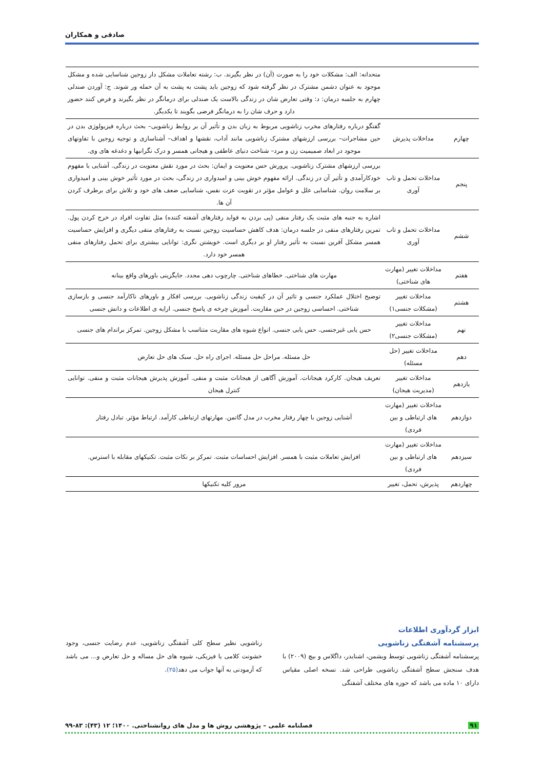صادقی و همکاران
| | | متحدانه: الف: مشکلات خود را به صورت (آن) در نظر بگیرند. ب: رشته تعاملات مشکل دار زوجین شناسایی شده و مشکل موجود به عنوان دشمن مشترک در نظر گرفته شود که زوجین باید پشت به پشت به آن حمله ور شوند. ج: آوردن صندلی چهارم به جلسه درمان: د: وقتی تعارض شان در زندگی بالاست یک صندلی برای درمانگر در نظر بگیرند و فرض کنند حضور دارد و حرف شان را به درمانگر فرضی بگویند تا یکدیگر. |
| چهارم | مداخلات پذیرش | گفتگو درباره رفتارهای مخرب زناشویی مربوط به زبان بدن و تأثیر آن بر روابط زناشویی– بحث درباره فیزیولوژی بدن در حین مشاجرات– بررسی ارزشهای مشترک زناشویی مانند آداب، نقشها و اهداف– آشناسازی و توجیه زوجین با تفاوتهای موجود در ابعاد صمیمیت زن و مرد– شناخت دنیای عاطفی و هیجانی همسر و درک نگرانیها و دغدغه های وی. |
| پنجم | مداخلات تحمل و تاب آوری | بررسی ارزشهای مشترک زناشویی. پرورش حس معنویت و ایمان: بحث در مورد نقش معنویت در زندگی. آشنایی با مفهوم خودکارآمدی و تأثیر آن در زندگی. ارائه مفهوم خوش بینی و امیدواری در زندگی، بحث در مورد تأثیر خوش بینی و امیدواری بر سلامت روان. شناسایی علل و عوامل مؤثر در تقویت عزت نفس، شناسایی ضعف های خود و تلاش برای برطرف کردن آن ها. |
| ششم | مداخلات تحمل و تاب آوری | اشاره به جنبه های مثبت یک رفتار منفی (پی بردن به فواید رفتارهای آشفته کننده) مثل تفاوت افراد در خرج کردن پول. تمرین رفتارهای منفی در جلسه درمان: هدف کاهش حساسیت زوجین نسبت به رفتارهای منفی دیگری و افزایش حساسیت همسر مشکل آفرین نسبت به تأثیر رفتار او بر دیگری است. خویشتن نگری: توانایی بیشتری برای تحمل رفتارهای منفی همسر خود دارد. |
| هفتم | مداخلات تغییر (مهارت های شناختی) | مهارت های شناختی. خطاهای شناختی. چارچوب دهی مجدد. جایگزینی باورهای واقع بینانه |
| هشتم | مداخلات تغییر (مشکلات جنسی۱) | توضیح اختلال عملکرد جنسی و تاثیر آن در کیفیت زندگی زناشویی. بررسی افکار و باورهای ناکارآمد جنسی و بازسازی شناختی. احساسی زوجین در حین مقاربت. آموزش چرخه ی پاسخ جنسی. ارایه ی اطلاعات و دانش جنسی |
| نهم | مداخلات تغییر (مشکلات جنسی۲) | حس یابی غیرجنسی. حس یابی جنسی. انواع شیوه های مقاربت متناسب با مشکل زوجین. تمرکز براندام های جنسی |
| دهم | مداخلات تغییر (حل مسئله) | حل مسئله. مراحل حل مسئله. اجرای راه حل. سبک های حل تعارض |
| یازدهم | مداخلات تغییر (مدیریت هیجان) | تعریف هیجان. کارکرد هیجانات. آموزش آگاهی از هیجانات مثبت و منفی. آموزش پذیرش هیجانات مثبت و منفی. توانایی کنترل هیجان |
| دوازدهم | مداخلات تغییر (مهارت های ارتباطی و بین فردی) | آشنایی زوجین با چهار رفتار مخرب در مدل گاتمن. مهارتهای ارتباطی کارآمد. ارتباط مؤثر. تبادل رفتار |
| سیزدهم | مداخلات تغییر (مهارت های ارتباطی و بین فردی) | افزایش تعاملات مثبت با همسر. افزایش احساسات مثبت. تمرکز بر نکات مثبت. تکنیکهای مقابله با استرس. |
| چهاردهم | پذیرش، تحمل، تغییر | مرور کلیه تکنیکها |
ابزار گردآوری اطلاعات
پرسشنامه آشفتگی زناشویی
پرسشنامه آشفتگی زناشویی توسط ویشمن، اشنایدر، داگلاس و بیچ (۲۰۰۹) با هدف سنجش سطح آشفتگی زناشویی طراحی شد. نسخه اصلی مقیاس دارای ۱۰ ماده می باشد که حوزه های مختلف آشفتگی
زناشویی نظیر سطح کلی آشفتگی زناشویی، عدم رضایت جنسی، وجود خشونت کلامی یا فیزیکی، شیوه های حل مساله و حل تعارض و... می باشد که آزمودنی به آنها جواب می دهد(۲۵).
۹۱ فصلنامه علمی – پژوهشی روش ها و مدل های روانشناختی. ۱۴۰۰؛ ۱۲ (۴۳): ۸۳-۹۹